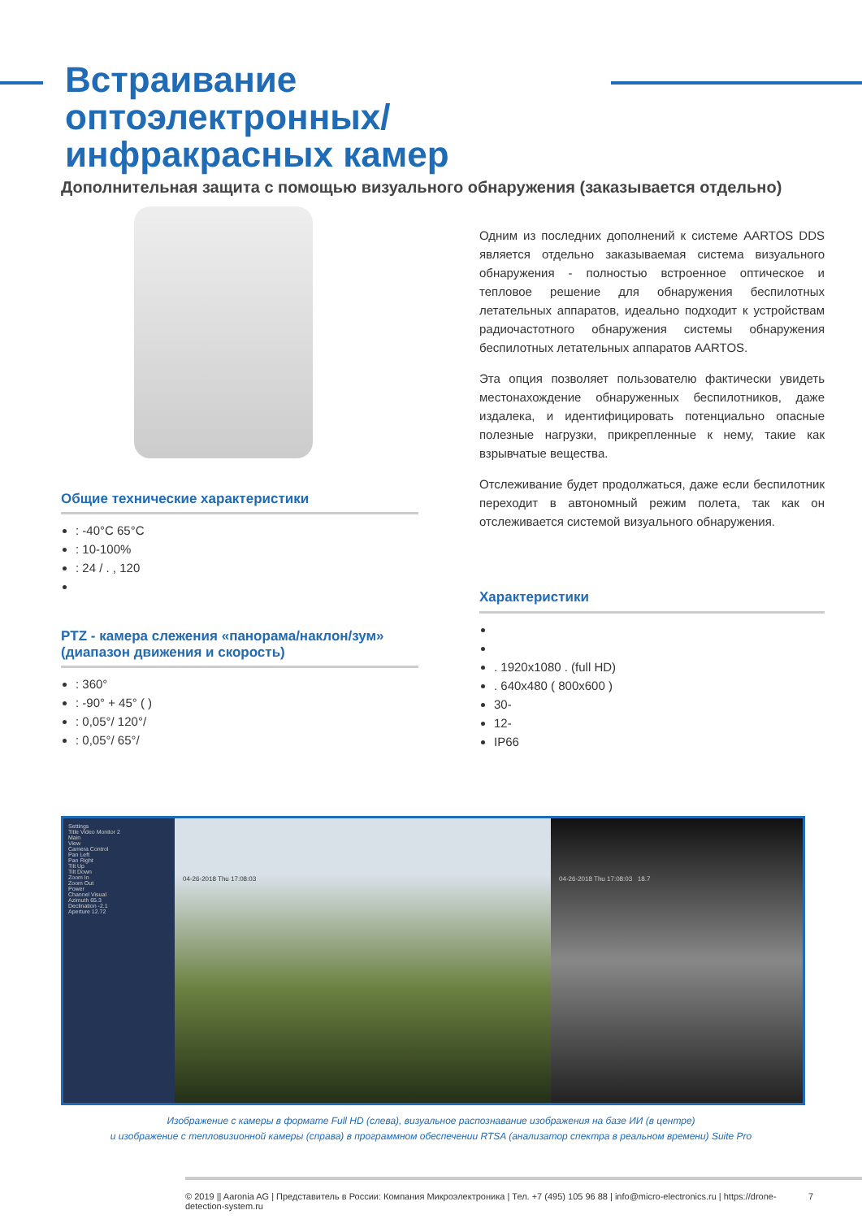Встраивание оптоэлектронных/ инфракрасных камер
Дополнительная защита с помощью визуального обнаружения (заказывается отдельно)
Общие технические характеристики
: -40°C 65°C
: 10-100%
: 24 / . , 120
PTZ - камера слежения «панорама/наклон/зум» (диапазон движения и скорость)
: 360°
: -90° + 45° ( )
: 0,05°/ 120°/
: 0,05°/ 65°/
Одним из последних дополнений к системе AARTOS DDS является отдельно заказываемая система визуального обнаружения - полностью встроенное оптическое и тепловое решение для обнаружения беспилотных летательных аппаратов, идеально подходит к устройствам радиочастотного обнаружения системы обнаружения беспилотных летательных аппаратов AARTOS.
Эта опция позволяет пользователю фактически увидеть местонахождение обнаруженных беспилотников, даже издалека, и идентифицировать потенциально опасные полезные нагрузки, прикрепленные к нему, такие как взрывчатые вещества.
Отслеживание будет продолжаться, даже если беспилотник переходит в автономный режим полета, так как он отслеживается системой визуального обнаружения.
Характеристики
. 1920x1080 . (full HD)
. 640x480 ( 800x600 )
30-
12-
IP66
Settings
Title Video Monitor 2
Main
View
Camera Control
Pan Left
Pan Right
Tilt Up
Tilt Down
Zoom In
Zoom Out
Power
Channel Visual
Azimuth 65.3
Declination -2.1
Aperture 12.72
04-26-2018 Thu 17:08:03 04-26-2018 Thu 17:08:03 18.7
Изображение с камеры в формате Full HD (слева), визуальное распознавание изображения на базе ИИ (в центре)
и изображение с тепловизионной камеры (справа) в программном обеспечении RTSA (анализатор спектра в реальном времени) Suite Pro
© 2019 || Aaronia AG | Представитель в России: Компания Микроэлектроника | Тел. +7 (495) 105 96 88 | info@micro-electronics.ru | https://drone-detection-system.ru 7